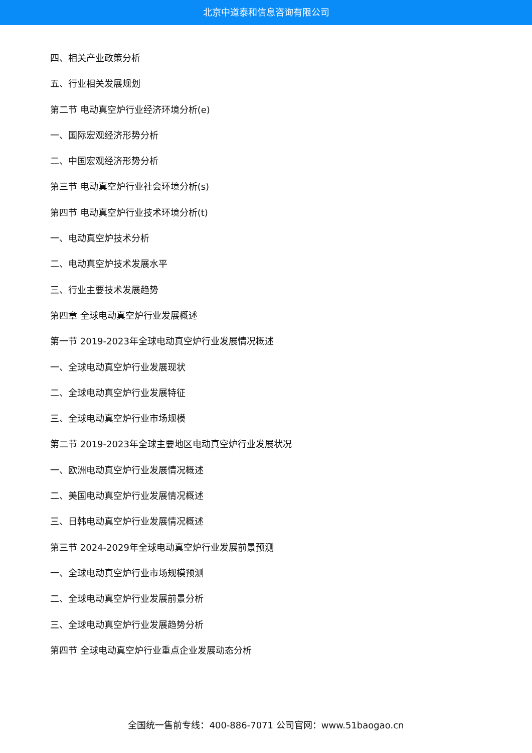北京中道泰和信息咨询有限公司
四、相关产业政策分析
五、行业相关发展规划
第二节 电动真空炉行业经济环境分析(e)
一、国际宏观经济形势分析
二、中国宏观经济形势分析
第三节 电动真空炉行业社会环境分析(s)
第四节 电动真空炉行业技术环境分析(t)
一、电动真空炉技术分析
二、电动真空炉技术发展水平
三、行业主要技术发展趋势
第四章 全球电动真空炉行业发展概述
第一节 2019-2023年全球电动真空炉行业发展情况概述
一、全球电动真空炉行业发展现状
二、全球电动真空炉行业发展特征
三、全球电动真空炉行业市场规模
第二节 2019-2023年全球主要地区电动真空炉行业发展状况
一、欧洲电动真空炉行业发展情况概述
二、美国电动真空炉行业发展情况概述
三、日韩电动真空炉行业发展情况概述
第三节 2024-2029年全球电动真空炉行业发展前景预测
一、全球电动真空炉行业市场规模预测
二、全球电动真空炉行业发展前景分析
三、全球电动真空炉行业发展趋势分析
第四节 全球电动真空炉行业重点企业发展动态分析
全国统一售前专线：400-886-7071 公司官网：www.51baogao.cn